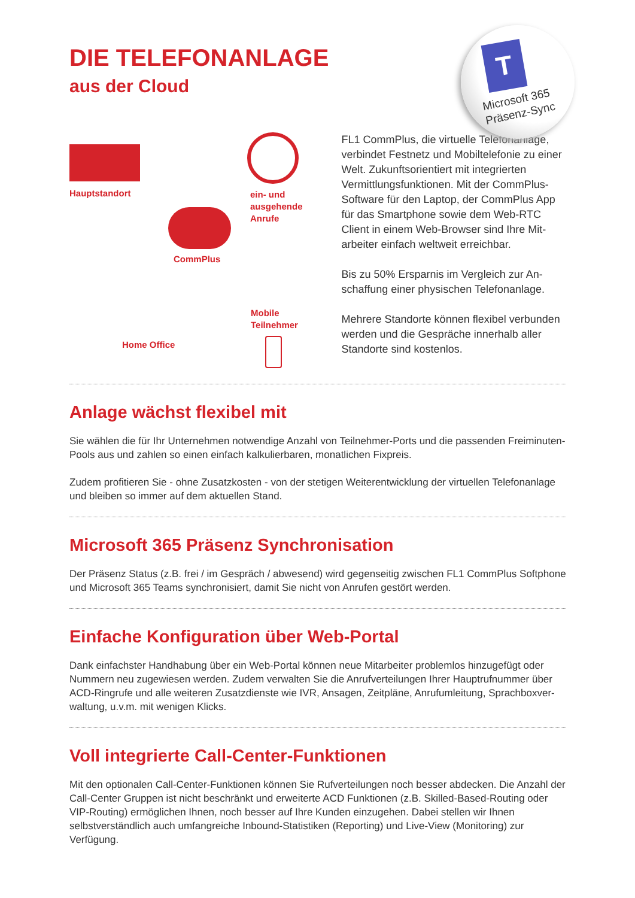T
Microsoft 365
Präsenz-Sync
DIE TELEFONANLAGE
aus der Cloud
Hauptstandort
ein- und
ausgehende
Anrufe
CommPlus
Mobile
Teilnehmer
Home Office
FL1 CommPlus, die virtuelle Telefonanlage, verbindet Festnetz und Mobiltelefonie zu einer Welt. Zukunftsorientiert mit integrierten Vermittlungsfunktionen. Mit der CommPlus-Software für den Laptop, der CommPlus App für das Smartphone sowie dem Web-RTC Client in einem Web-Browser sind Ihre Mit-arbeiter einfach weltweit erreichbar.
Bis zu 50% Ersparnis im Vergleich zur An-schaffung einer physischen Telefonanlage.
Mehrere Standorte können flexibel verbunden werden und die Gespräche innerhalb aller Standorte sind kostenlos.
Anlage wächst flexibel mit
Sie wählen die für Ihr Unternehmen notwendige Anzahl von Teilnehmer-Ports und die passenden Freiminuten-Pools aus und zahlen so einen einfach kalkulierbaren, monatlichen Fixpreis.
Zudem profitieren Sie - ohne Zusatzkosten - von der stetigen Weiterentwicklung der virtuellen Telefonanlage und bleiben so immer auf dem aktuellen Stand.
Microsoft 365 Präsenz Synchronisation
Der Präsenz Status (z.B. frei / im Gespräch / abwesend) wird gegenseitig zwischen FL1 CommPlus Softphone und Microsoft 365 Teams synchronisiert, damit Sie nicht von Anrufen gestört werden.
Einfache Konfiguration über Web-Portal
Dank einfachster Handhabung über ein Web-Portal können neue Mitarbeiter problemlos hinzugefügt oder Nummern neu zugewiesen werden. Zudem verwalten Sie die Anrufverteilungen Ihrer Hauptrufnummer über ACD-Ringrufe und alle weiteren Zusatzdienste wie IVR, Ansagen, Zeitpläne, Anrufumleitung, Sprachboxver-waltung, u.v.m. mit wenigen Klicks.
Voll integrierte Call-Center-Funktionen
Mit den optionalen Call-Center-Funktionen können Sie Rufverteilungen noch besser abdecken. Die Anzahl der Call-Center Gruppen ist nicht beschränkt und erweiterte ACD Funktionen (z.B. Skilled-Based-Routing oder VIP-Routing) ermöglichen Ihnen, noch besser auf Ihre Kunden einzugehen. Dabei stellen wir Ihnen selbstverständlich auch umfangreiche Inbound-Statistiken (Reporting) und Live-View (Monitoring) zur Verfügung.